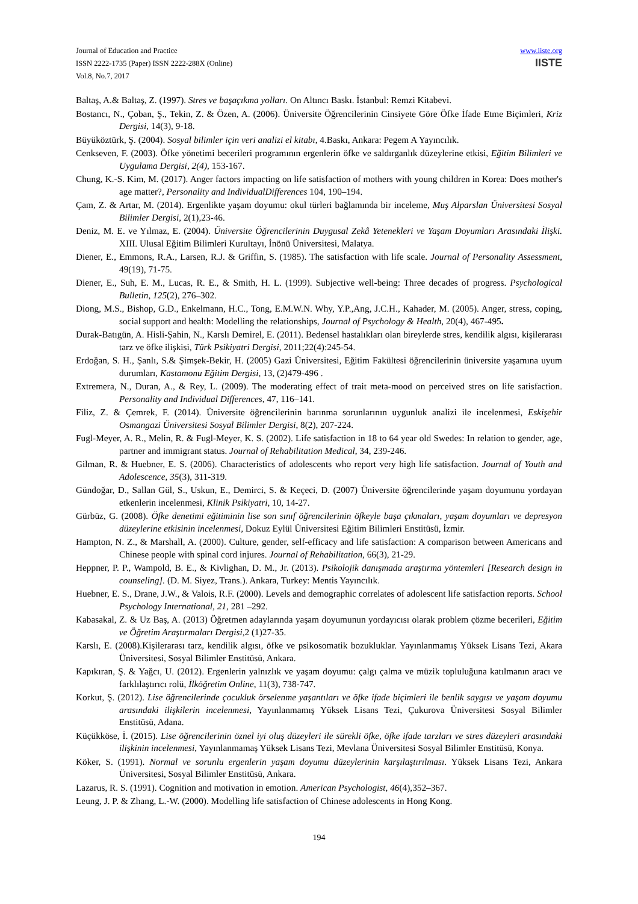Journal of Education and Practice
ISSN 2222-1735 (Paper) ISSN 2222-288X (Online)
Vol.8, No.7, 2017
www.iiste.org
IISTE
Baltaş, A.& Baltaş, Z. (1997). Stres ve başaçıkma yolları. On Altıncı Baskı. İstanbul: Remzi Kitabevi.
Bostancı, N., Çoban, Ş., Tekin, Z. & Özen, A. (2006). Üniversite Öğrencilerinin Cinsiyete Göre Öfke İfade Etme Biçimleri, Kriz Dergisi, 14(3), 9-18.
Büyüköztürk, Ş. (2004). Sosyal bilimler için veri analizi el kitabı, 4.Baskı, Ankara: Pegem A Yayıncılık.
Cenkseven, F. (2003). Öfke yönetimi becerileri programının ergenlerin öfke ve saldırganlık düzeylerine etkisi, Eğitim Bilimleri ve Uygulama Dergisi, 2(4), 153-167.
Chung, K.-S. Kim, M. (2017). Anger factors impacting on life satisfaction of mothers with young children in Korea: Does mother's age matter?, Personality and IndividualDifferences 104, 190–194.
Çam, Z. & Artar, M. (2014). Ergenlikte yaşam doyumu: okul türleri bağlamında bir inceleme, Muş Alparslan Üniversitesi Sosyal Bilimler Dergisi, 2(1),23-46.
Deniz, M. E. ve Yılmaz, E. (2004). Üniversite Öğrencilerinin Duygusal Zekâ Yetenekleri ve Yaşam Doyumları Arasındaki İlişki. XIII. Ulusal Eğitim Bilimleri Kurultayı, İnönü Üniversitesi, Malatya.
Diener, E., Emmons, R.A., Larsen, R.J. & Griffin, S. (1985). The satisfaction with life scale. Journal of Personality Assessment, 49(19), 71-75.
Diener, E., Suh, E. M., Lucas, R. E., & Smith, H. L. (1999). Subjective well-being: Three decades of progress. Psychological Bulletin, 125(2), 276–302.
Diong, M.S., Bishop, G.D., Enkelmann, H.C., Tong, E.M.W.N. Why, Y.P.,Ang, J.C.H., Kahader, M. (2005). Anger, stress, coping, social support and health: Modelling the relationships, Journal of Psychology & Health, 20(4), 467-495.
Durak-Batıgün, A. Hisli-Şahin, N., Karslı Demirel, E. (2011). Bedensel hastalıkları olan bireylerde stres, kendilik algısı, kişilerarası tarz ve öfke ilişkisi, Türk Psikiyatri Dergisi, 2011;22(4):245-54.
Erdoğan, S. H., Şanlı, S.& Şimşek-Bekir, H. (2005) Gazi Üniversitesi, Eğitim Fakültesi öğrencilerinin üniversite yaşamına uyum durumları, Kastamonu Eğitim Dergisi, 13, (2)479-496 .
Extremera, N., Duran, A., & Rey, L. (2009). The moderating effect of trait meta-mood on perceived stres on life satisfaction. Personality and Individual Differences, 47, 116–141.
Filiz, Z. & Çemrek, F. (2014). Üniversite öğrencilerinin barınma sorunlarının uygunluk analizi ile incelenmesi, Eskişehir Osmangazi Üniversitesi Sosyal Bilimler Dergisi, 8(2), 207-224.
Fugl-Meyer, A. R., Melin, R. & Fugl-Meyer, K. S. (2002). Life satisfaction in 18 to 64 year old Swedes: In relation to gender, age, partner and immigrant status. Journal of Rehabilitation Medical, 34, 239-246.
Gilman, R. & Huebner, E. S. (2006). Characteristics of adolescents who report very high life satisfaction. Journal of Youth and Adolescence, 35(3), 311-319.
Gündoğar, D., Sallan Gül, S., Uskun, E., Demirci, S. & Keçeci, D. (2007) Üniversite öğrencilerinde yaşam doyumunu yordayan etkenlerin incelenmesi, Klinik Psikiyatri, 10, 14-27.
Gürbüz, G. (2008). Öfke denetimi eğitiminin lise son sınıf öğrencilerinin öfkeyle başa çıkmaları, yaşam doyumları ve depresyon düzeylerine etkisinin incelenmesi, Dokuz Eylül Üniversitesi Eğitim Bilimleri Enstitüsü, İzmir.
Hampton, N. Z., & Marshall, A. (2000). Culture, gender, self-efficacy and life satisfaction: A comparison between Americans and Chinese people with spinal cord injures. Journal of Rehabilitation, 66(3), 21-29.
Heppner, P. P., Wampold, B. E., & Kivlighan, D. M., Jr. (2013). Psikolojik danışmada araştırma yöntemleri [Research design in counseling]. (D. M. Siyez, Trans.). Ankara, Turkey: Mentis Yayıncılık.
Huebner, E. S., Drane, J.W., & Valois, R.F. (2000). Levels and demographic correlates of adolescent life satisfaction reports. School Psychology International, 21, 281 –292.
Kabasakal, Z. & Uz Baş, A. (2013) Öğretmen adaylarında yaşam doyumunun yordayıcısı olarak problem çözme becerileri, Eğitim ve Öğretim Araştırmaları Dergisi, 2 (1)27-35.
Karslı, E. (2008).Kişilerarası tarz, kendilik algısı, öfke ve psikosomatik bozukluklar. Yayınlanmamış Yüksek Lisans Tezi, Akara Üniversitesi, Sosyal Bilimler Enstitüsü, Ankara.
Kapıkıran, Ş. & Yağcı, U. (2012). Ergenlerin yalnızlık ve yaşam doyumu: çalgı çalma ve müzik topluluğuna katılmanın aracı ve farklılaştırıcı rolü, İlköğretim Online, 11(3), 738-747.
Korkut, Ş. (2012). Lise öğrencilerinde çocukluk örselenme yaşantıları ve öfke ifade biçimleri ile benlik saygısı ve yaşam doyumu arasındaki ilişkilerin incelenmesi, Yayınlanmamış Yüksek Lisans Tezi, Çukurova Üniversitesi Sosyal Bilimler Enstitüsü, Adana.
Küçükköse, İ. (2015). Lise öğrencilerinin öznel iyi oluş düzeyleri ile sürekli öfke, öfke ifade tarzları ve stres düzeyleri arasındaki ilişkinin incelenmesi, Yayınlanmamaş Yüksek Lisans Tezi, Mevlana Üniversitesi Sosyal Bilimler Enstitüsü, Konya.
Köker, S. (1991). Normal ve sorunlu ergenlerin yaşam doyumu düzeylerinin karşılaştırılması. Yüksek Lisans Tezi, Ankara Üniversitesi, Sosyal Bilimler Enstitüsü, Ankara.
Lazarus, R. S. (1991). Cognition and motivation in emotion. American Psychologist, 46(4),352–367.
Leung, J. P. & Zhang, L.-W. (2000). Modelling life satisfaction of Chinese adolescents in Hong Kong.
194